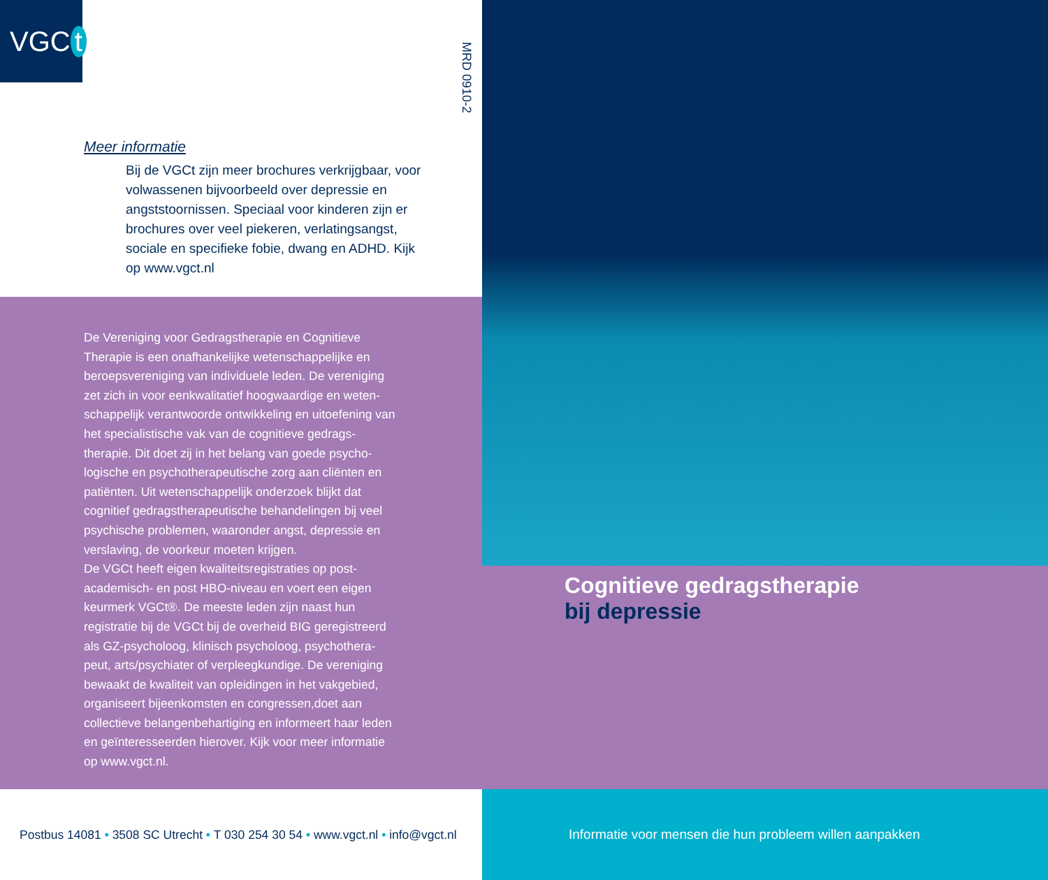VGC t
MRD 0910-2
Meer informatie
Bij de VGCt zijn meer brochures verkrijgbaar, voor volwassenen bijvoorbeeld over depressie en angststoornissen. Speciaal voor kinderen zijn er brochures over veel piekeren, verlatingsangst, sociale en specifieke fobie, dwang en ADHD. Kijk op www.vgct.nl
De Vereniging voor Gedragstherapie en Cognitieve Therapie is een onafhankelijke wetenschappelijke en beroepsvereniging van individuele leden. De vereniging zet zich in voor eenkwalitatief hoogwaardige en weten-schappelijk verantwoorde ontwikkeling en uitoefening van het specialistische vak van de cognitieve gedrags-therapie. Dit doet zij in het belang van goede psycho-logische en psychotherapeutische zorg aan cliënten en patiënten. Uit wetenschappelijk onderzoek blijkt dat cognitief gedragstherapeutische behandelingen bij veel psychische problemen, waaronder angst, depressie en verslaving, de voorkeur moeten krijgen.
De VGCt heeft eigen kwaliteitsregistraties op post-academisch- en post HBO-niveau en voert een eigen keurmerk VGCt®. De meeste leden zijn naast hun registratie bij de VGCt bij de overheid BIG geregistreerd als GZ-psycholoog, klinisch psycholoog, psychothera-peut, arts/psychiater of verpleegkundige. De vereniging bewaakt de kwaliteit van opleidingen in het vakgebied, organiseert bijeenkomsten en congressen,doet aan collectieve belangenbehartiging en informeert haar leden en geïnteresseerden hierover. Kijk voor meer informatie op www.vgct.nl.
Postbus 14081 • 3508 SC Utrecht • T 030 254 30 54 • www.vgct.nl • info@vgct.nl
Cognitieve gedragstherapie
bij depressie
Informatie voor mensen die hun probleem willen aanpakken